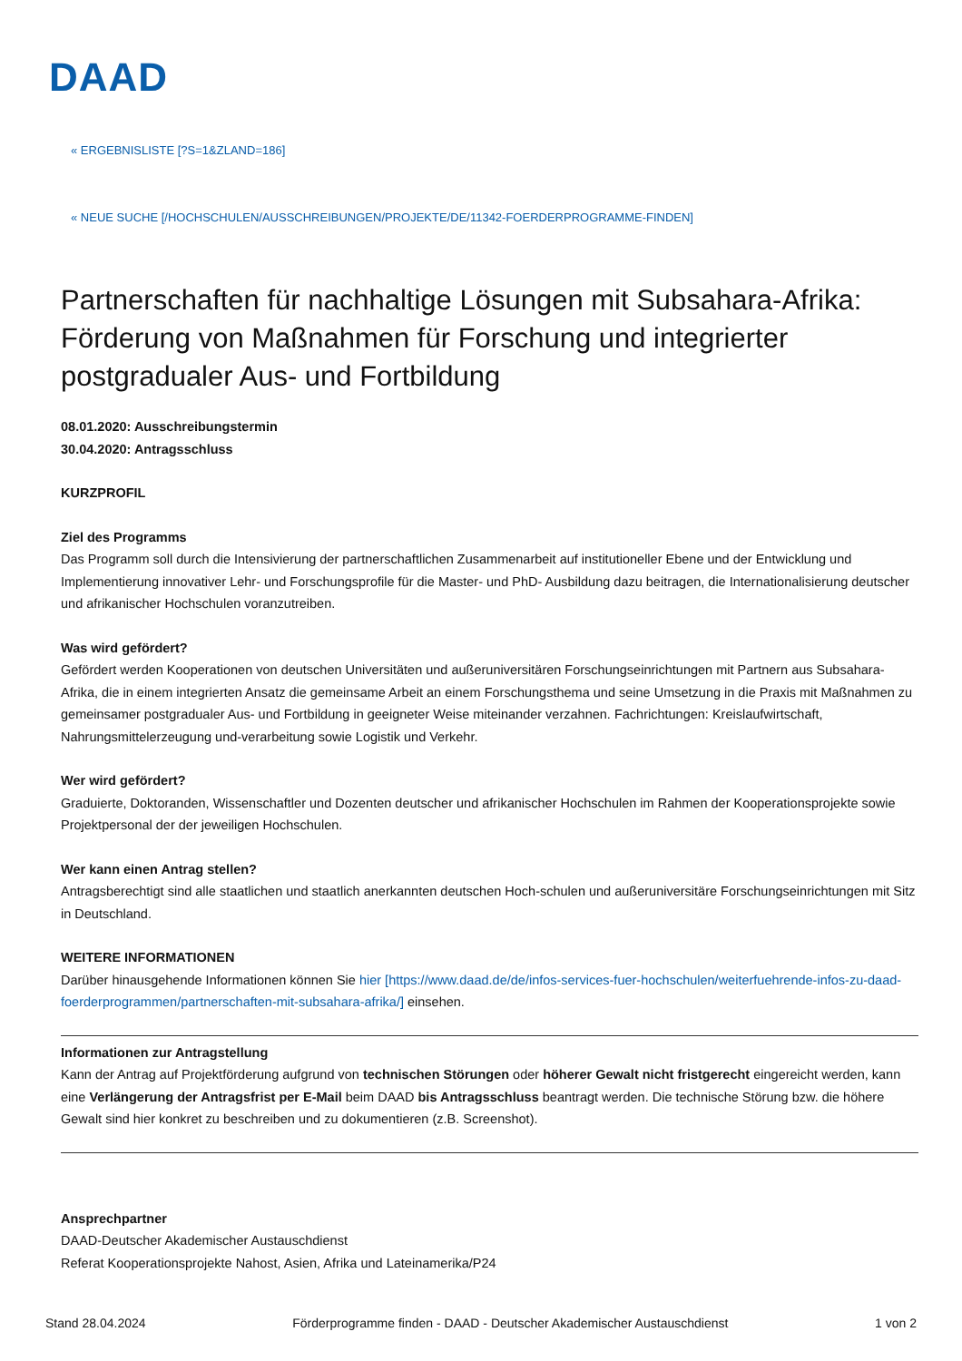DAAD
« ERGEBNISLISTE [?S=1&ZLAND=186]
« NEUE SUCHE [/HOCHSCHULEN/AUSSCHREIBUNGEN/PROJEKTE/DE/11342-FOERDERPROGRAMME-FINDEN]
Partnerschaften für nachhaltige Lösungen mit Subsahara-Afrika: Förderung von Maßnahmen für Forschung und integrierter postgradualer Aus- und Fortbildung
08.01.2020: Ausschreibungstermin
30.04.2020: Antragsschluss
KURZPROFIL
Ziel des Programms
Das Programm soll durch die Intensivierung der partnerschaftlichen Zusammenarbeit auf institutioneller Ebene und der Entwicklung und Implementierung innovativer Lehr- und Forschungsprofile für die Master- und PhD- Ausbildung dazu beitragen, die Internationalisierung deutscher und afrikanischer Hochschulen voranzutreiben.
Was wird gefördert?
Gefördert werden Kooperationen von deutschen Universitäten und außeruniversitären Forschungseinrichtungen mit Partnern aus Subsahara-Afrika, die in einem integrierten Ansatz die gemeinsame Arbeit an einem Forschungsthema und seine Umsetzung in die Praxis mit Maßnahmen zu gemeinsamer postgradualer Aus- und Fortbildung in geeigneter Weise miteinander verzahnen. Fachrichtungen: Kreislaufwirtschaft, Nahrungsmittelerzeugung und-verarbeitung sowie Logistik und Verkehr.
Wer wird gefördert?
Graduierte, Doktoranden, Wissenschaftler und Dozenten deutscher und afrikanischer Hochschulen im Rahmen der Kooperationsprojekte sowie Projektpersonal der der jeweiligen Hochschulen.
Wer kann einen Antrag stellen?
Antragsberechtigt sind alle staatlichen und staatlich anerkannten deutschen Hoch-schulen und außeruniversitäre Forschungseinrichtungen mit Sitz in Deutschland.
WEITERE INFORMATIONEN
Darüber hinausgehende Informationen können Sie hier [https://www.daad.de/de/infos-services-fuer-hochschulen/weiterfuehrende-infos-zu-daad-foerderprogrammen/partnerschaften-mit-subsahara-afrika/] einsehen.
Informationen zur Antragstellung
Kann der Antrag auf Projektförderung aufgrund von technischen Störungen oder höherer Gewalt nicht fristgerecht eingereicht werden, kann eine Verlängerung der Antragsfrist per E-Mail beim DAAD bis Antragsschluss beantragt werden. Die technische Störung bzw. die höhere Gewalt sind hier konkret zu beschreiben und zu dokumentieren (z.B. Screenshot).
Ansprechpartner
DAAD-Deutscher Akademischer Austauschdienst
Referat Kooperationsprojekte Nahost, Asien, Afrika und Lateinamerika/P24
Stand 28.04.2024 Förderprogramme finden - DAAD - Deutscher Akademischer Austauschdienst 1 von 2